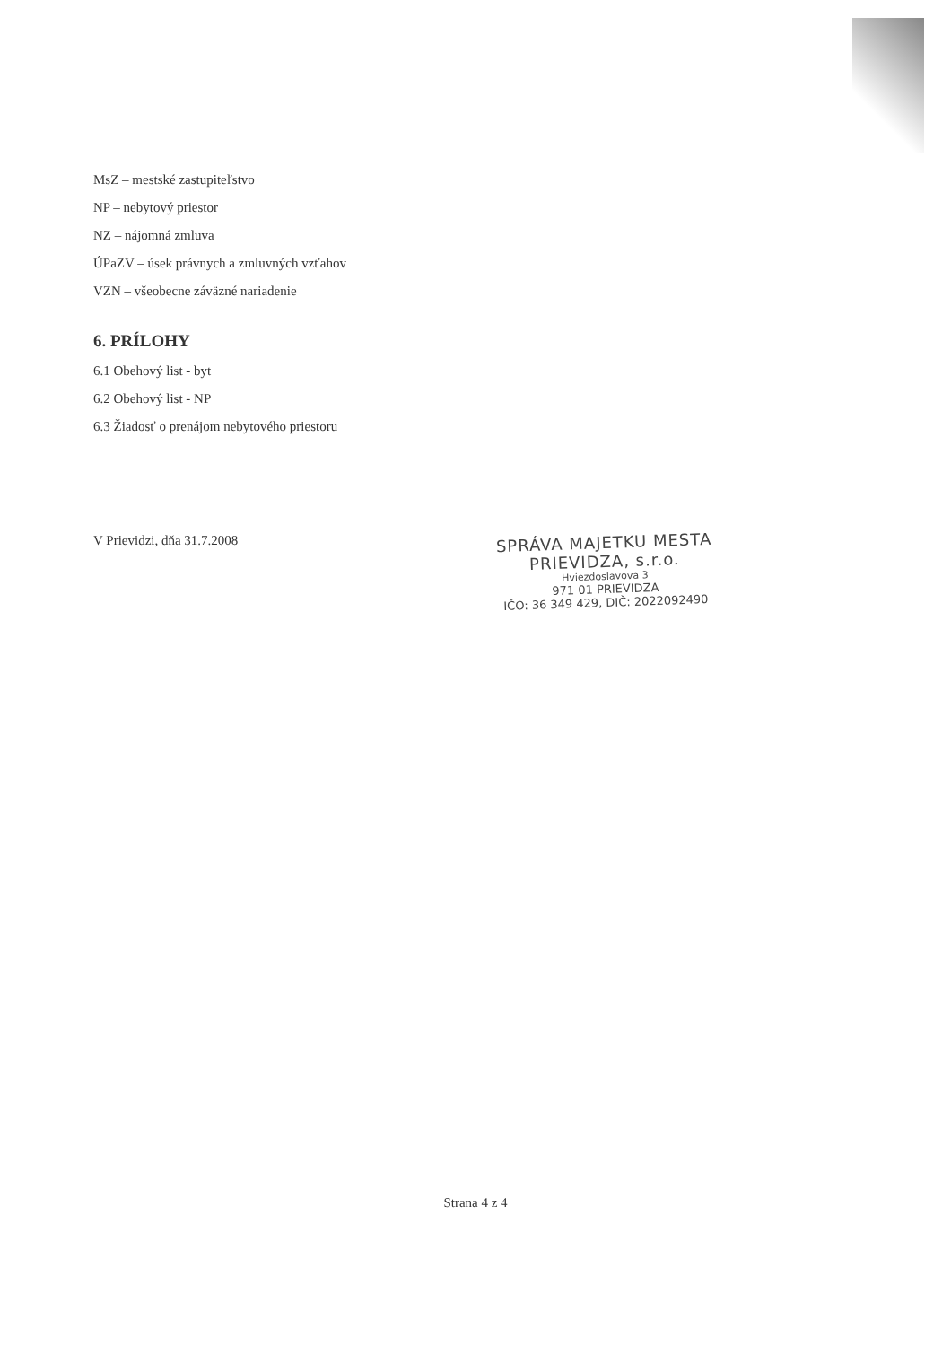MsZ – mestské zastupiteľstvo
NP – nebytový priestor
NZ – nájomná zmluva
ÚPaZV – úsek právnych a zmluvných vzťahov
VZN – všeobecne záväzné nariadenie
6. PRÍLOHY
6.1 Obehový list - byt
6.2 Obehový list - NP
6.3 Žiadosť o prenájom nebytového priestoru
V Prievidzi, dňa 31.7.2008
SPRÁVA MAJETKU MESTA
PRIEVIDZA, s.r.o.
Hviezdoslavova 3
971 01 PRIEVIDZA
IČO: 36 349 429, DIČ: 2022092490
Strana 4 z 4